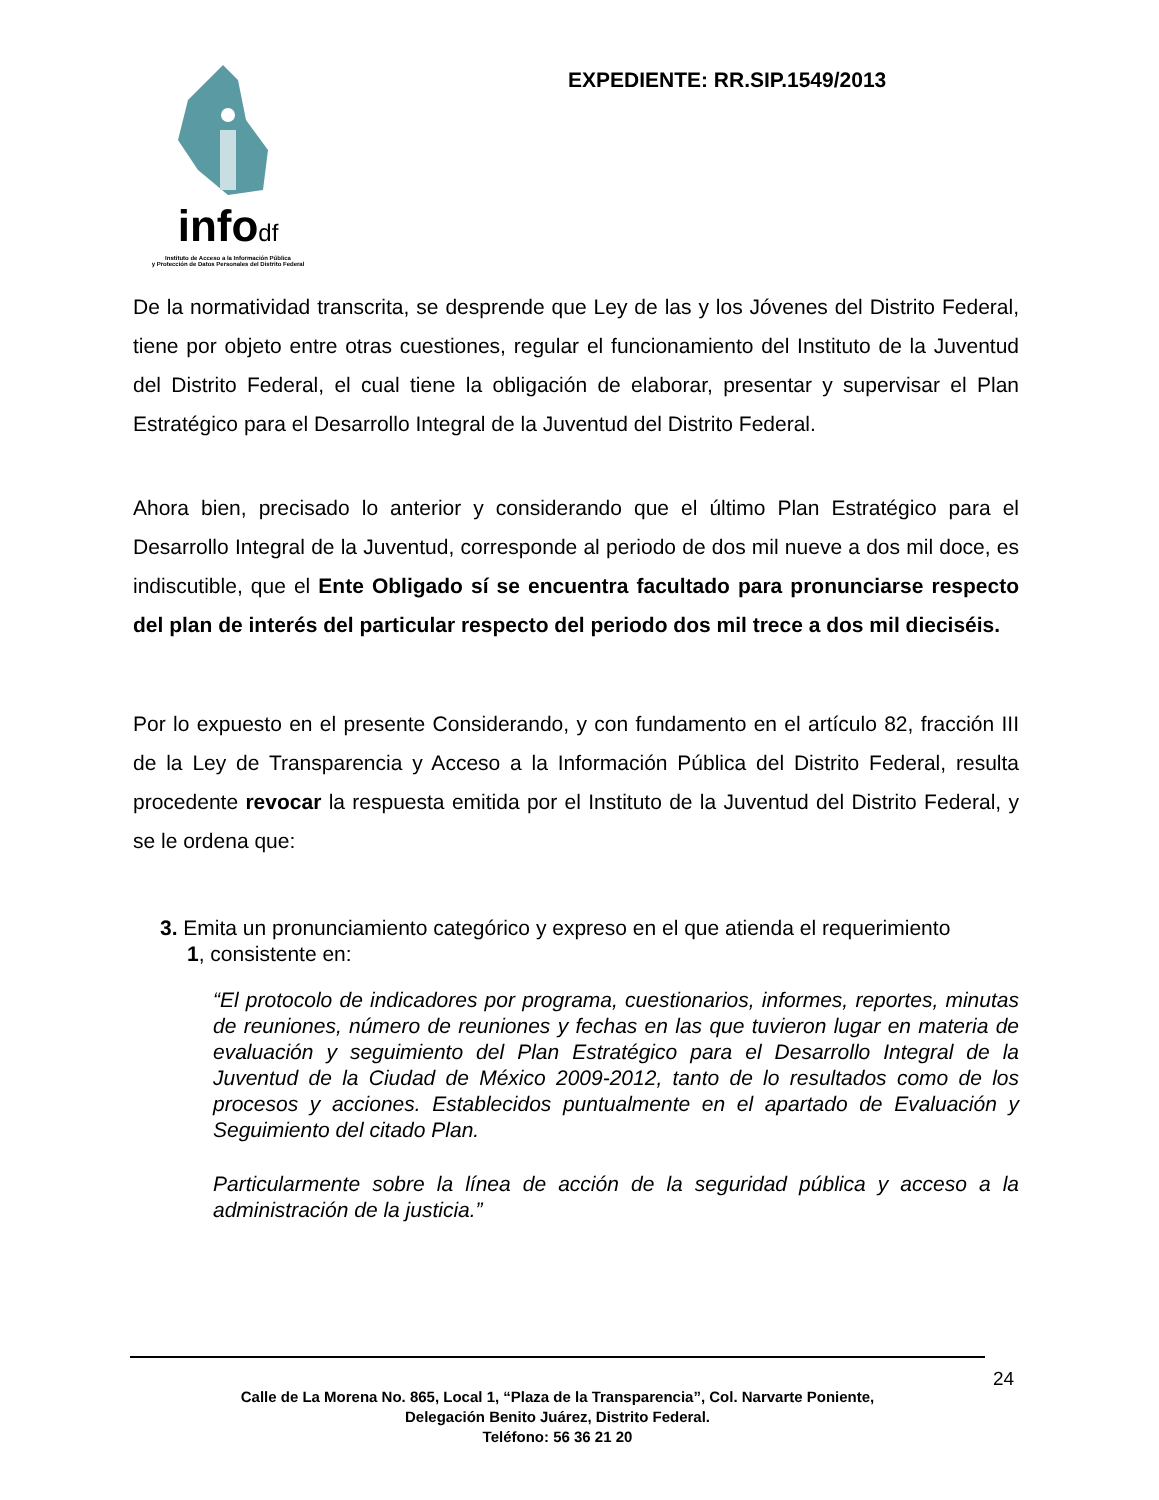infodf
Instituto de Acceso a la Información Pública
y Protección de Datos Personales del Distrito Federal
EXPEDIENTE: RR.SIP.1549/2013
De la normatividad transcrita, se desprende que Ley de las y los Jóvenes del Distrito Federal, tiene por objeto entre otras cuestiones, regular el funcionamiento del Instituto de la Juventud del Distrito Federal, el cual tiene la obligación de elaborar, presentar y supervisar el Plan Estratégico para el Desarrollo Integral de la Juventud del Distrito Federal.
Ahora bien, precisado lo anterior y considerando que el último Plan Estratégico para el Desarrollo Integral de la Juventud, corresponde al periodo de dos mil nueve a dos mil doce, es indiscutible, que el Ente Obligado sí se encuentra facultado para pronunciarse respecto del plan de interés del particular respecto del periodo dos mil trece a dos mil dieciséis.
Por lo expuesto en el presente Considerando, y con fundamento en el artículo 82, fracción III de la Ley de Transparencia y Acceso a la Información Pública del Distrito Federal, resulta procedente revocar la respuesta emitida por el Instituto de la Juventud del Distrito Federal, y se le ordena que:
3. Emita un pronunciamiento categórico y expreso en el que atienda el requerimiento
1, consistente en:
“El protocolo de indicadores por programa, cuestionarios, informes, reportes, minutas de reuniones, número de reuniones y fechas en las que tuvieron lugar en materia de evaluación y seguimiento del Plan Estratégico para el Desarrollo Integral de la Juventud de la Ciudad de México 2009-2012, tanto de lo resultados como de los procesos y acciones. Establecidos puntualmente en el apartado de Evaluación y Seguimiento del citado Plan.
Particularmente sobre la línea de acción de la seguridad pública y acceso a la administración de la justicia.”
24
Calle de La Morena No. 865, Local 1, “Plaza de la Transparencia”, Col. Narvarte Poniente,
Delegación Benito Juárez, Distrito Federal.
Teléfono: 56 36 21 20